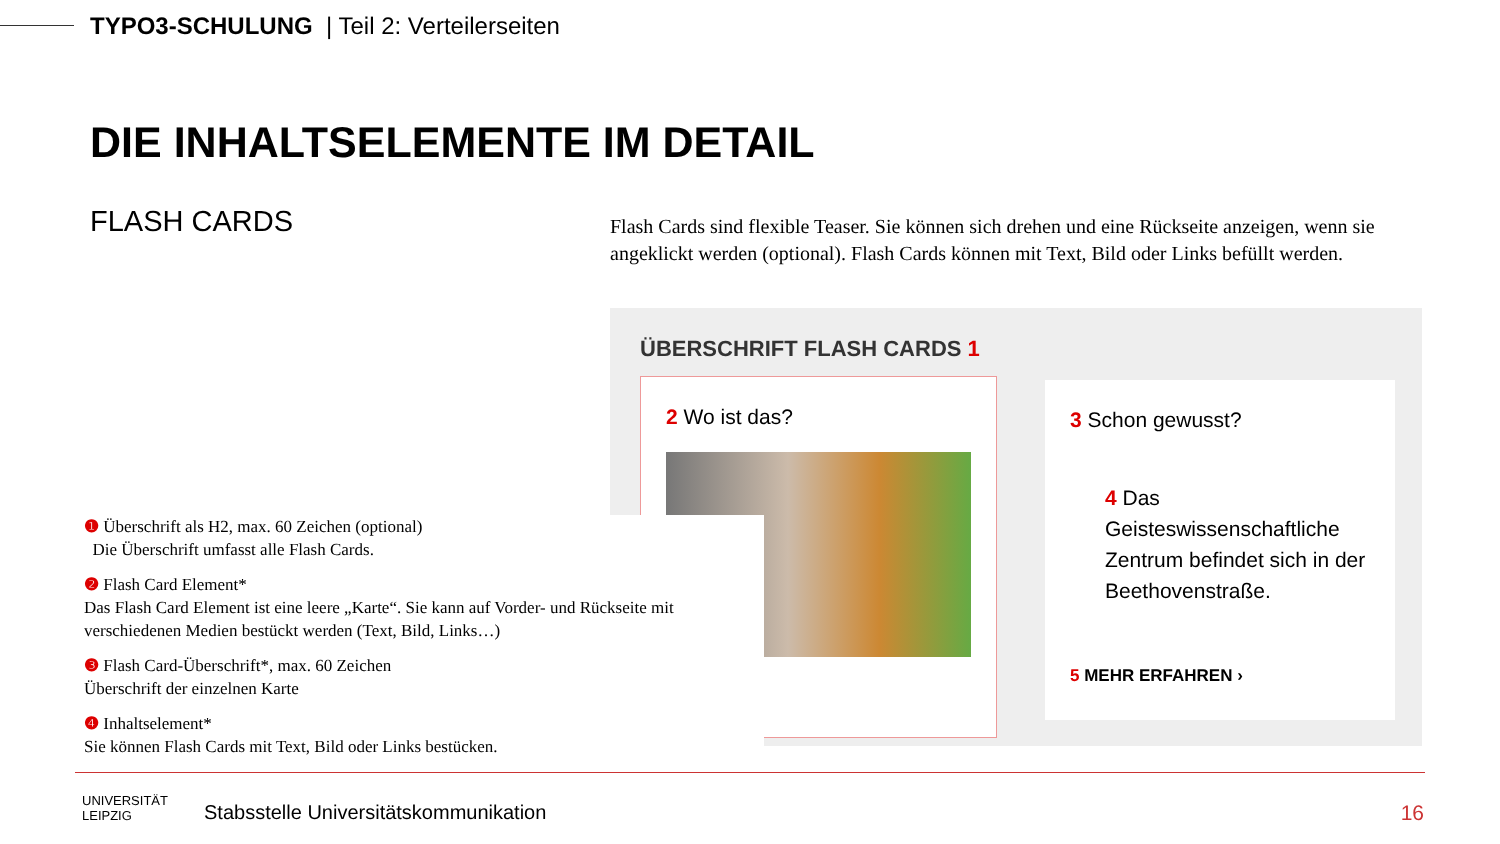TYPO3-SCHULUNG | Teil 2: Verteilerseiten
DIE INHALTSELEMENTE IM DETAIL
FLASH CARDS
Flash Cards sind flexible Teaser. Sie können sich drehen und eine Rückseite anzeigen, wenn sie angeklickt werden (optional). Flash Cards können mit Text, Bild oder Links befüllt werden.
ÜBERSCHRIFT FLASH CARDS 1
2 Wo ist das?
3 Schon gewusst?
4 Das Geisteswissenschaftliche Zentrum befindet sich in der Beethovenstraße.
5 MEHR ERFAHREN ›
❶ Überschrift als H2, max. 60 Zeichen (optional)
Die Überschrift umfasst alle Flash Cards.
❷ Flash Card Element*
Das Flash Card Element ist eine leere „Karte“. Sie kann auf Vorder- und Rückseite mit verschiedenen Medien bestückt werden (Text, Bild, Links…)
❸ Flash Card-Überschrift*, max. 60 Zeichen
Überschrift der einzelnen Karte
❹ Inhaltselement*
Sie können Flash Cards mit Text, Bild oder Links bestücken.
UNIVERSITÄT
LEIPZIG
Stabsstelle Universitätskommunikation
16